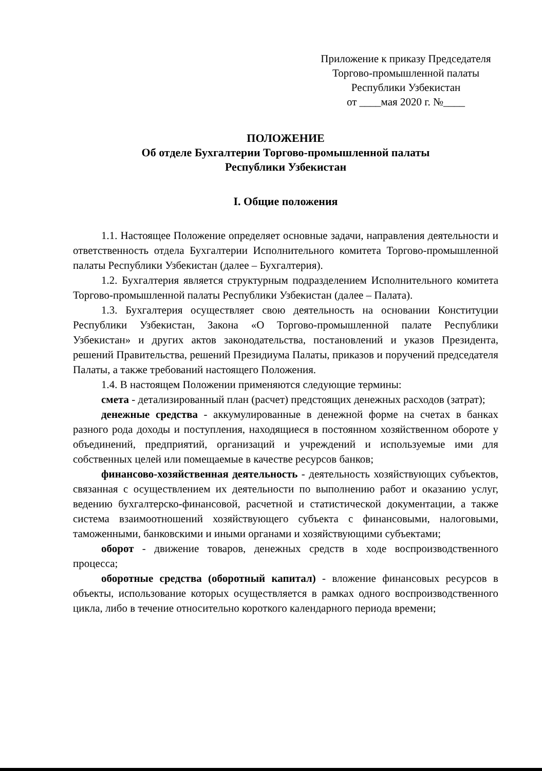Приложение к приказу Председателя
Торгово-промышленной палаты
Республики Узбекистан
от ____мая 2020 г. №____
ПОЛОЖЕНИЕ
Об отделе Бухгалтерии Торгово-промышленной палаты
Республики Узбекистан
I. Общие положения
1.1. Настоящее Положение определяет основные задачи, направления деятельности и ответственность отдела Бухгалтерии Исполнительного комитета Торгово-промышленной палаты Республики Узбекистан (далее – Бухгалтерия).
1.2. Бухгалтерия является структурным подразделением Исполнительного комитета Торгово-промышленной палаты Республики Узбекистан (далее – Палата).
1.3. Бухгалтерия осуществляет свою деятельность на основании Конституции Республики Узбекистан, Закона «О Торгово-промышленной палате Республики Узбекистан» и других актов законодательства, постановлений и указов Президента, решений Правительства, решений Президиума Палаты, приказов и поручений председателя Палаты, а также требований настоящего Положения.
1.4. В настоящем Положении применяются следующие термины:
смета - детализированный план (расчет) предстоящих денежных расходов (затрат);
денежные средства - аккумулированные в денежной форме на счетах в банках разного рода доходы и поступления, находящиеся в постоянном хозяйственном обороте у объединений, предприятий, организаций и учреждений и используемые ими для собственных целей или помещаемые в качестве ресурсов банков;
финансово-хозяйственная деятельность - деятельность хозяйствующих субъектов, связанная с осуществлением их деятельности по выполнению работ и оказанию услуг, ведению бухгалтерско-финансовой, расчетной и статистической документации, а также система взаимоотношений хозяйствующего субъекта с финансовыми, налоговыми, таможенными, банковскими и иными органами и хозяйствующими субъектами;
оборот - движение товаров, денежных средств в ходе воспроизводственного процесса;
оборотные средства (оборотный капитал) - вложение финансовых ресурсов в объекты, использование которых осуществляется в рамках одного воспроизводственного цикла, либо в течение относительно короткого календарного периода времени;